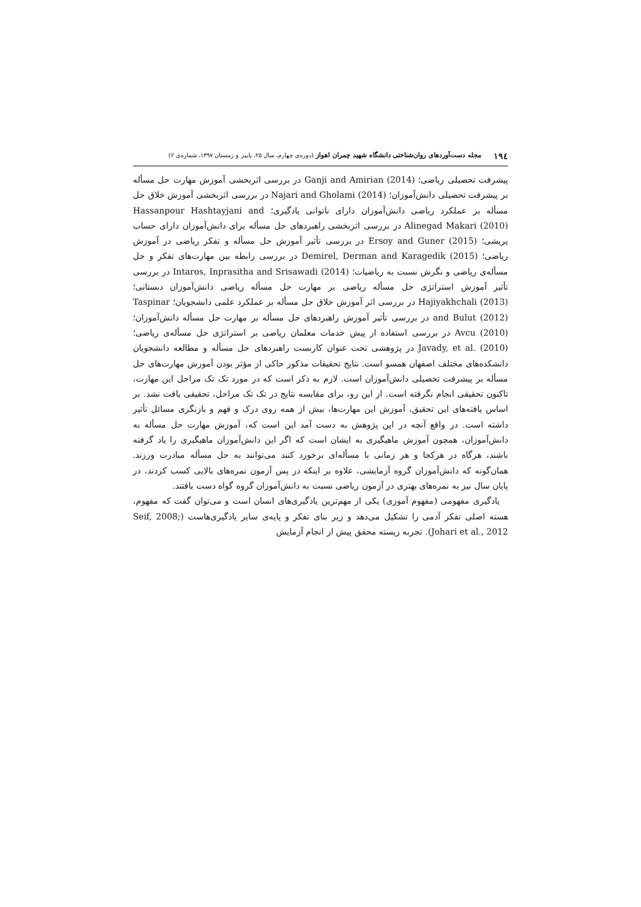۱۹٤ مجله دست‌آوردهای روان‌شناختی دانشگاه شهید چمران اهواز (دوره‌ی چهارم، سال ۲۵، پاییز و زمستان ۱۳۹۷، شماره‌ی ۲)
پیشرفت تحصیلی ریاضی؛ Ganji and Amirian (2014) در بررسی اثربخشی آموزش مهارت حل مسأله بر پیشرفت تحصیلی دانش‌آموزان؛ Najari and Gholami (2014) در بررسی اثربخشی آموزش خلاق حل مسأله بر عملکرد ریاضی دانش‌آموزان دارای ناتوانی یادگیری؛ Hassanpour Hashtayjani and Alinegad Makari (2010) در بررسی اثربخشی راهبردهای حل مسأله برای دانش‌آموزان دارای حساب پریشی؛ Ersoy and Guner (2015) در بررسی تأثیر آموزش حل مسأله و تفکر ریاضی در آموزش ریاضی؛ Demirel, Derman and Karagedik (2015) در بررسی رابطه بین مهارت‌های تفکر و حل مسأله‌ی ریاضی و نگرش نسبت به ریاضیات؛ Intaros, Inprasitha and Srisawadi (2014) در بررسی تأثیر آموزش استراتژی حل مسأله ریاضی بر مهارت حل مسأله ریاضی دانش‌آموزان دبستانی؛ Hajiyakhchali (2013) در بررسی اثر آموزش خلاق حل مسأله بر عملکرد علمی دانشجویان؛ Taspinar and Bulut (2012) در بررسی تأثیر آموزش راهبردهای حل مسأله بر مهارت حل مسأله دانش‌آموزان؛ Avcu (2010) در بررسی استفاده از پیش خدمات معلمان ریاضی بر استراتژی حل مسأله‌ی ریاضی؛Javady, et al. (2010) در پژوهشی تحت عنوان کاربست راهبردهای حل مسأله و مطالعه دانشجویان دانشکده‌های مختلف اصفهان همسو است. نتایج تحقیقات مذکور حاکی از مؤثر بودن آموزش مهارت‌های حل مسأله بر پیشرفت تحصیلی دانش‌آموزان است. لازم به ذکر است که در مورد تک تک مراحل این مهارت، تاکنون تحقیقی انجام نگرفته است. از این رو، برای مقایسه نتایج در تک تک مراحل، تحقیقی یافت نشد. بر اساس یافته‌های این تحقیق، آموزش این مهارت‌ها، بیش از همه روی درک و فهم و بازنگری مسائل تأثیر داشته است. در واقع آنچه در این پژوهش به دست آمد این است که، آموزش مهارت حل مسأله به دانش‌آموزان، همچون آموزش ماهیگیری به ایشان است که اگر این دانش‌آموزان ماهیگیری را یاد گرفته باشند، هرگاه در هرکجا و هر زمانی با مسأله‌ای برخورد کنند می‌توانند به حل مسأله مبادرت ورزند. همان‌گونه که دانش‌آموزان گروه آزمایشی، علاوه بر اینکه در پس آزمون نمره‌های بالایی کسب کردند، در پایان سال نیز به نمره‌های بهتری در آزمون ریاضی نسبت به دانش‌آموزان گروه گواه دست یافتند.
یادگیری مفهومی (مفهوم آموزی) یکی از مهم‌ترین یادگیری‌های انسان است و می‌توان گفت که مفهوم، هسته اصلی تفکر آدمی را تشکیل می‌دهد و زیر بنای تفکر و پایه‌ی سایر یادگیری‌هاست (Seif, 2008; Johari et al., 2012). تجربه زیسته محقق پیش از انجام آزمایش